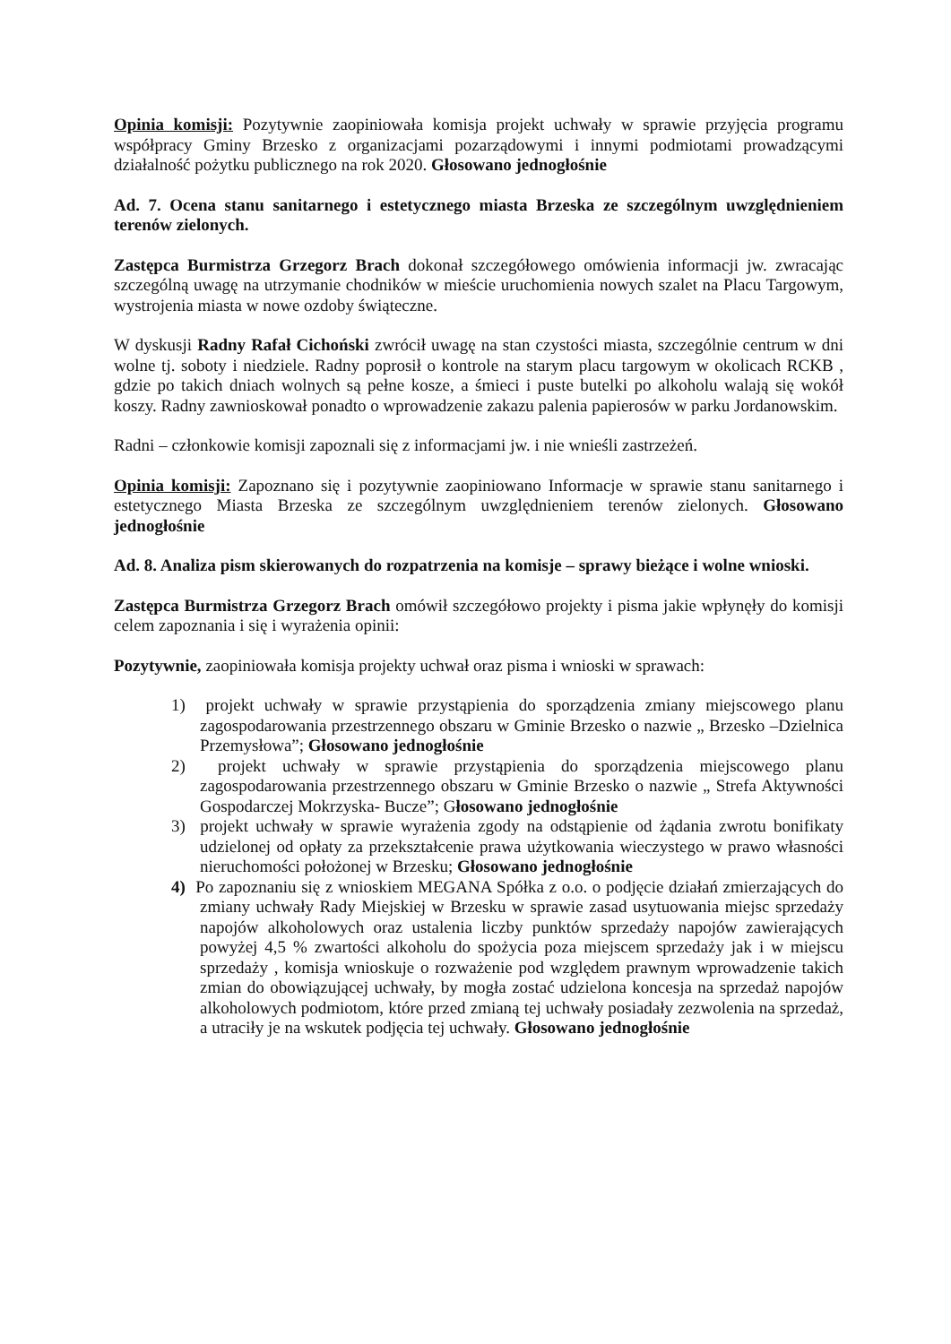Opinia komisji: Pozytywnie zaopiniowała komisja projekt uchwały w sprawie przyjęcia programu współpracy Gminy Brzesko z organizacjami pozarządowymi i innymi podmiotami prowadzącymi działalność pożytku publicznego na rok 2020. Głosowano jednogłośnie
Ad. 7. Ocena stanu sanitarnego i estetycznego miasta Brzeska ze szczególnym uwzględnieniem terenów zielonych.
Zastępca Burmistrza Grzegorz Brach dokonał szczegółowego omówienia informacji jw. zwracając szczególną uwagę na utrzymanie chodników w mieście uruchomienia nowych szalet na Placu Targowym, wystrojenia miasta w nowe ozdoby świąteczne.
W dyskusji Radny Rafał Cichoński zwrócił uwagę na stan czystości miasta, szczególnie centrum w dni wolne tj. soboty i niedziele. Radny poprosił o kontrole na starym placu targowym w okolicach RCKB , gdzie po takich dniach wolnych są pełne kosze, a śmieci i puste butelki po alkoholu walają się wokół koszy. Radny zawnioskował ponadto o wprowadzenie zakazu palenia papierosów w parku Jordanowskim.
Radni – członkowie komisji zapoznali się z informacjami jw. i nie wnieśli zastrzeżeń.
Opinia komisji: Zapoznano się i pozytywnie zaopiniowano Informacje w sprawie stanu sanitarnego i estetycznego Miasta Brzeska ze szczególnym uwzględnieniem terenów zielonych. Głosowano jednogłośnie
Ad. 8. Analiza pism skierowanych do rozpatrzenia na komisje – sprawy bieżące i wolne wnioski.
Zastępca Burmistrza Grzegorz Brach omówił szczegółowo projekty i pisma jakie wpłynęły do komisji celem zapoznania i się i wyrażenia opinii:
Pozytywnie, zaopiniowała komisja projekty uchwał oraz pisma i wnioski w sprawach:
1) projekt uchwały w sprawie przystąpienia do sporządzenia zmiany miejscowego planu zagospodarowania przestrzennego obszaru w Gminie Brzesko o nazwie „ Brzesko –Dzielnica Przemysłowa”; Głosowano jednogłośnie
2) projekt uchwały w sprawie przystąpienia do sporządzenia miejscowego planu zagospodarowania przestrzennego obszaru w Gminie Brzesko o nazwie „ Strefa Aktywności Gospodarczej Mokrzyska- Bucze”; Głosowano jednogłośnie
3) projekt uchwały w sprawie wyrażenia zgody na odstąpienie od żądania zwrotu bonifikaty udzielonej od opłaty za przekształcenie prawa użytkowania wieczystego w prawo własności nieruchomości położonej w Brzesku; Głosowano jednogłośnie
4) Po zapoznaniu się z wnioskiem MEGANA Spółka z o.o. o podjęcie działań zmierzających do zmiany uchwały Rady Miejskiej w Brzesku w sprawie zasad usytuowania miejsc sprzedaży napojów alkoholowych oraz ustalenia liczby punktów sprzedaży napojów zawierających powyżej 4,5 % zwartości alkoholu do spożycia poza miejscem sprzedaży jak i w miejscu sprzedaży , komisja wnioskuje o rozważenie pod względem prawnym wprowadzenie takich zmian do obowiązującej uchwały, by mogła zostać udzielona koncesja na sprzedaż napojów alkoholowych podmiotom, które przed zmianą tej uchwały posiadały zezwolenia na sprzedaż, a utraciły je na wskutek podjęcia tej uchwały. Głosowano jednogłośnie